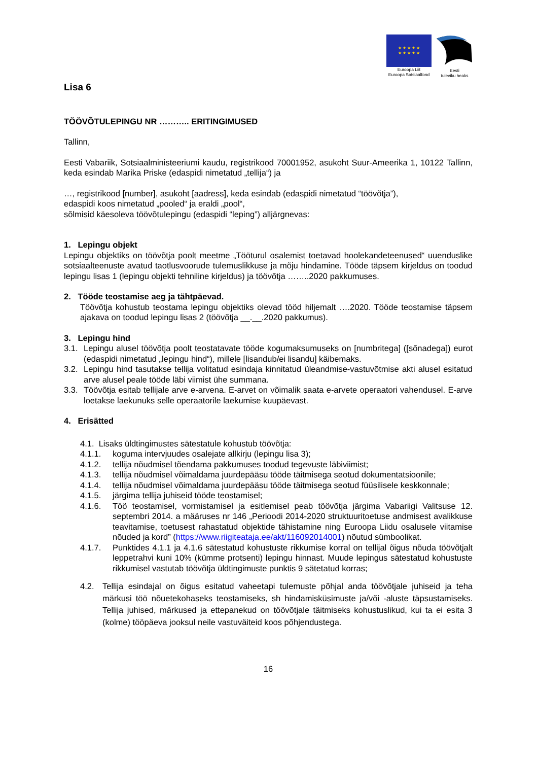★ ★ ★ ★ ★
★ ★ ★ ★ ★
Euroopa Liit
Euroopa Sotsiaalfond
Eesti
tuleviku heaks
Lisa 6
TÖÖVÕTULEPINGU NR ……….. ERITINGIMUSED
Tallinn,
Eesti Vabariik, Sotsiaalministeeriumi kaudu, registrikood 70001952, asukoht Suur-Ameerika 1, 10122 Tallinn, keda esindab Marika Priske (edaspidi nimetatud „tellija“) ja
…, registrikood [number], asukoht [aadress], keda esindab (edaspidi nimetatud “töövõtja”),
edaspidi koos nimetatud „pooled“ ja eraldi „pool“,
sõlmisid käesoleva töövõtulepingu (edaspidi “leping”) alljärgnevas:
1. Lepingu objekt
Lepingu objektiks on töövõtja poolt meetme „Tööturul osalemist toetavad hoolekandeteenused“ uuenduslike sotsiaalteenuste avatud taotlusvoorude tulemuslikkuse ja mõju hindamine. Tööde täpsem kirjeldus on toodud lepingu lisas 1 (lepingu objekti tehniline kirjeldus) ja töövõtja ……..2020 pakkumuses.
2. Tööde teostamise aeg ja tähtpäevad.
Töövõtja kohustub teostama lepingu objektiks olevad tööd hiljemalt ….2020. Tööde teostamise täpsem ajakava on toodud lepingu lisas 2 (töövõtja __.__.2020 pakkumus).
3. Lepingu hind
3.1. Lepingu alusel töövõtja poolt teostatavate tööde kogumaksumuseks on [numbritega] ([sõnadega]) eurot (edaspidi nimetatud „lepingu hind“), millele [lisandub/ei lisandu] käibemaks.
3.2. Lepingu hind tasutakse tellija volitatud esindaja kinnitatud üleandmise-vastuvõtmise akti alusel esitatud arve alusel peale tööde läbi viimist ühe summana.
3.3. Töövõtja esitab tellijale arve e-arvena. E-arvet on võimalik saata e-arvete operaatori vahendusel. E-arve loetakse laekunuks selle operaatorile laekumise kuupäevast.
4. Erisätted
4.1. Lisaks üldtingimustes sätestatule kohustub töövõtja:
4.1.1. koguma intervjuudes osalejate allkirju (lepingu lisa 3);
4.1.2. tellija nõudmisel tõendama pakkumuses toodud tegevuste läbiviimist;
4.1.3. tellija nõudmisel võimaldama juurdepääsu tööde täitmisega seotud dokumentatsioonile;
4.1.4. tellija nõudmisel võimaldama juurdepääsu tööde täitmisega seotud füüsilisele keskkonnale;
4.1.5. järgima tellija juhiseid tööde teostamisel;
4.1.6. Töö teostamisel, vormistamisel ja esitlemisel peab töövõtja järgima Vabariigi Valitsuse 12. septembri 2014. a määruses nr 146 „Perioodi 2014-2020 struktuuritoetuse andmisest avalikkuse teavitamise, toetusest rahastatud objektide tähistamine ning Euroopa Liidu osalusele viitamise nõuded ja kord” (https://www.riigiteataja.ee/akt/116092014001) nõutud sümboolikat.
4.1.7. Punktides 4.1.1 ja 4.1.6 sätestatud kohustuste rikkumise korral on tellijal õigus nõuda töövõtjalt leppetrahvi kuni 10% (kümme protsenti) lepingu hinnast. Muude lepingus sätestatud kohustuste rikkumisel vastutab töövõtja üldtingimuste punktis 9 sätetatud korras;
4.2. Tellija esindajal on õigus esitatud vaheetapi tulemuste põhjal anda töövõtjale juhiseid ja teha märkusi töö nõuetekohaseks teostamiseks, sh hindamisküsimuste ja/või -aluste täpsustamiseks. Tellija juhised, märkused ja ettepanekud on töövõtjale täitmiseks kohustuslikud, kui ta ei esita 3 (kolme) tööpäeva jooksul neile vastuväiteid koos põhjendustega.
16